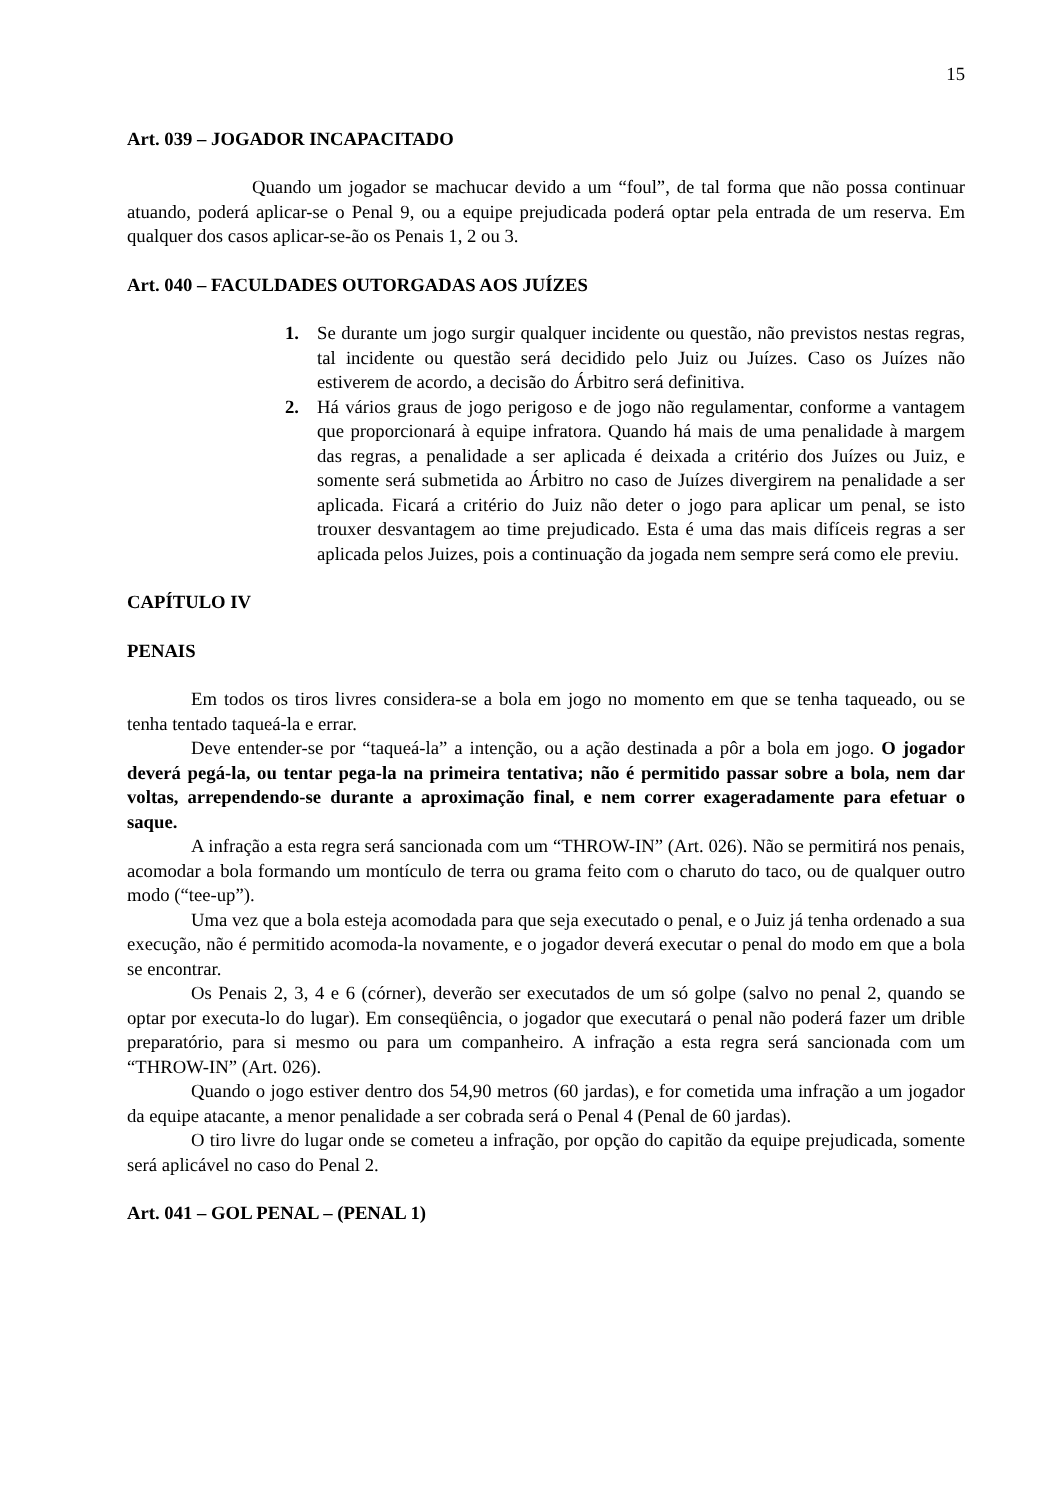15
Art. 039 – JOGADOR INCAPACITADO
Quando um jogador se machucar devido a um “foul”, de tal forma que não possa continuar atuando, poderá aplicar-se o Penal 9, ou a equipe prejudicada poderá optar pela entrada de um reserva. Em qualquer dos casos aplicar-se-ão os Penais 1, 2 ou 3.
Art. 040 – FACULDADES OUTORGADAS AOS JUÍZES
1. Se durante um jogo surgir qualquer incidente ou questão, não previstos nestas regras, tal incidente ou questão será decidido pelo Juiz ou Juízes. Caso os Juízes não estiverem de acordo, a decisão do Árbitro será definitiva.
2. Há vários graus de jogo perigoso e de jogo não regulamentar, conforme a vantagem que proporcionará à equipe infratora. Quando há mais de uma penalidade à margem das regras, a penalidade a ser aplicada é deixada a critério dos Juízes ou Juiz, e somente será submetida ao Árbitro no caso de Juízes divergirem na penalidade a ser aplicada. Ficará a critério do Juiz não deter o jogo para aplicar um penal, se isto trouxer desvantagem ao time prejudicado. Esta é uma das mais difíceis regras a ser aplicada pelos Juizes, pois a continuação da jogada nem sempre será como ele previu.
CAPÍTULO IV
PENAIS
Em todos os tiros livres considera-se a bola em jogo no momento em que se tenha taqueado, ou se tenha tentado taqueá-la e errar.
Deve entender-se por “taqueá-la” a intenção, ou a ação destinada a pôr a bola em jogo. O jogador deverá pegá-la, ou tentar pega-la na primeira tentativa; não é permitido passar sobre a bola, nem dar voltas, arrependendo-se durante a aproximação final, e nem correr exageradamente para efetuar o saque.
A infração a esta regra será sancionada com um “THROW-IN” (Art. 026). Não se permitirá nos penais, acomodar a bola formando um montículo de terra ou grama feito com o charuto do taco, ou de qualquer outro modo (“tee-up”).
Uma vez que a bola esteja acomodada para que seja executado o penal, e o Juiz já tenha ordenado a sua execução, não é permitido acomoda-la novamente, e o jogador deverá executar o penal do modo em que a bola se encontrar.
Os Penais 2, 3, 4 e 6 (córner), deverão ser executados de um só golpe (salvo no penal 2, quando se optar por executa-lo do lugar). Em conseqüência, o jogador que executará o penal não poderá fazer um drible preparatório, para si mesmo ou para um companheiro. A infração a esta regra será sancionada com um “THROW-IN” (Art. 026).
Quando o jogo estiver dentro dos 54,90 metros (60 jardas), e for cometida uma infração a um jogador da equipe atacante, a menor penalidade a ser cobrada será o Penal 4 (Penal de 60 jardas).
O tiro livre do lugar onde se cometeu a infração, por opção do capitão da equipe prejudicada, somente será aplicável no caso do Penal 2.
Art. 041 – GOL PENAL – (PENAL 1)